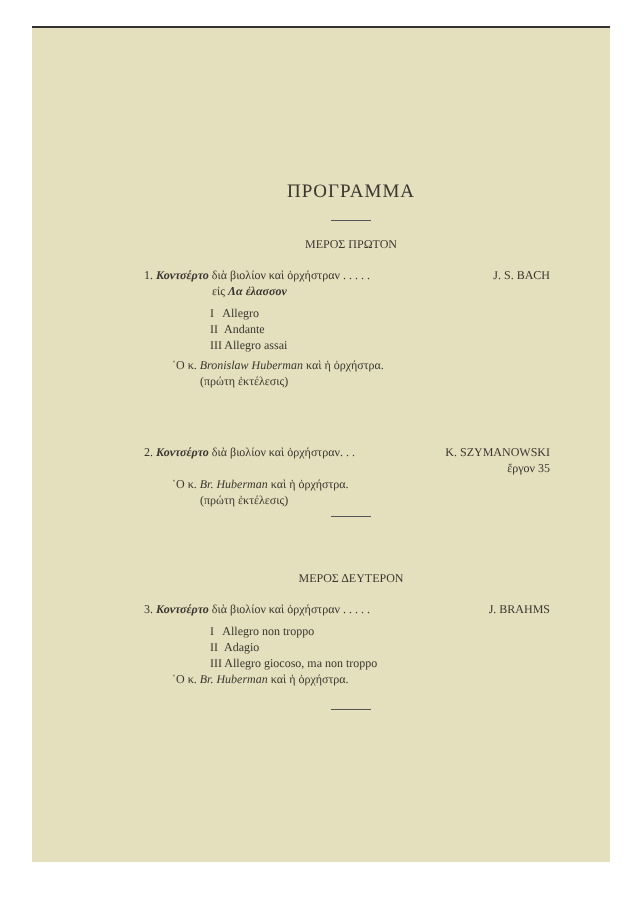ΠΡΟΓΡΑΜΜΑ
ΜΕΡΟΣ ΠΡΩΤΟΝ
1. Κοντσέρτο διὰ βιολίον καὶ ὀρχήστραν . . . . . J. S. BACH
εἰς Λα ἐλασσον
I Allegro
II Andante
III Allegro assai
῾Ο κ. Bronislaw Huberman καὶ ἡ ὀρχήστρα.
(πρώτη ἐκτέλεσις)
2. Κοντσέρτο διὰ βιολίον καὶ ὀρχήστραν. . . K. SZYMANOWSKI
ἔργον 35
῾Ο κ. Br. Huberman καὶ ἡ ὀρχήστρα.
(πρώτη ἐκτέλεσις)
ΜΕΡΟΣ ΔΕΥΤΕΡΟΝ
3. Κοντσέρτο διὰ βιολίον καὶ ὀρχήστραν . . . . . J. BRAHMS
I Allegro non troppo
II Adagio
III Allegro giocoso, ma non troppo
῾Ο κ. Br. Huberman καὶ ἡ ὀρχήστρα.